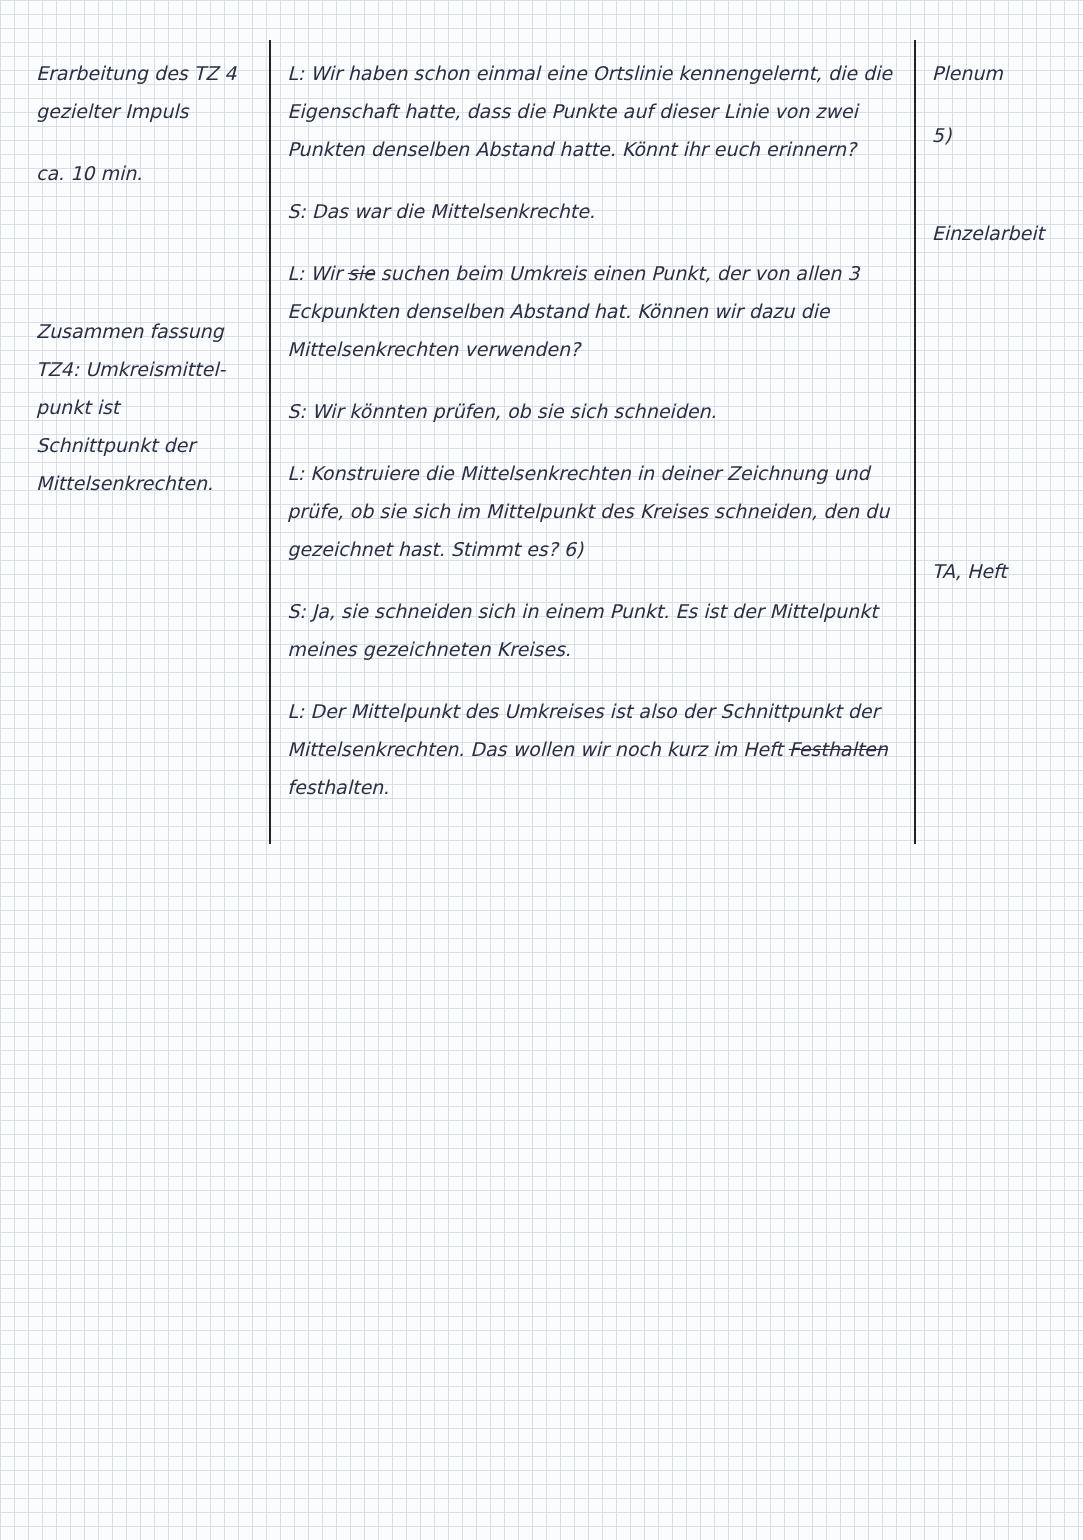| Erarbeitung des TZ 4 gezielter Impuls ca. 10 min. Zusammen fassung TZ4: Umkreismittel­punkt ist Schnittpunkt der Mittelsenkrechten. | L: Wir haben schon einmal eine Ortslinie kennengelernt, die die Eigenschaft hatte, dass die Punkte auf dieser Linie von zwei Punkten denselben Abstand hatte. Könnt ihr euch erinnern? S: Das war die Mittelsenkrechte. L: Wir sie suchen beim Umkreis einen Punkt, der von allen 3 Eckpunkten denselben Abstand hat. Können wir dazu die Mittelsenkrechten verwenden? S: Wir könnten prüfen, ob sie sich schneiden. L: Konstruiere die Mittelsenkrechten in deiner Zeichnung und prüfe, ob sie sich im Mittelpunkt des Kreises schneiden, den du gezeichnet hast. Stimmt es? 6) S: Ja, sie schneiden sich in einem Punkt. Es ist der Mittelpunkt meines gezeichneten Kreises. L: Der Mittelpunkt des Umkreises ist also der Schnittpunkt der Mittelsenkrechten. Das wollen wir noch kurz im Heft Festhalten festhalten. | Plenum 5) Einzelarbeit TA, Heft |